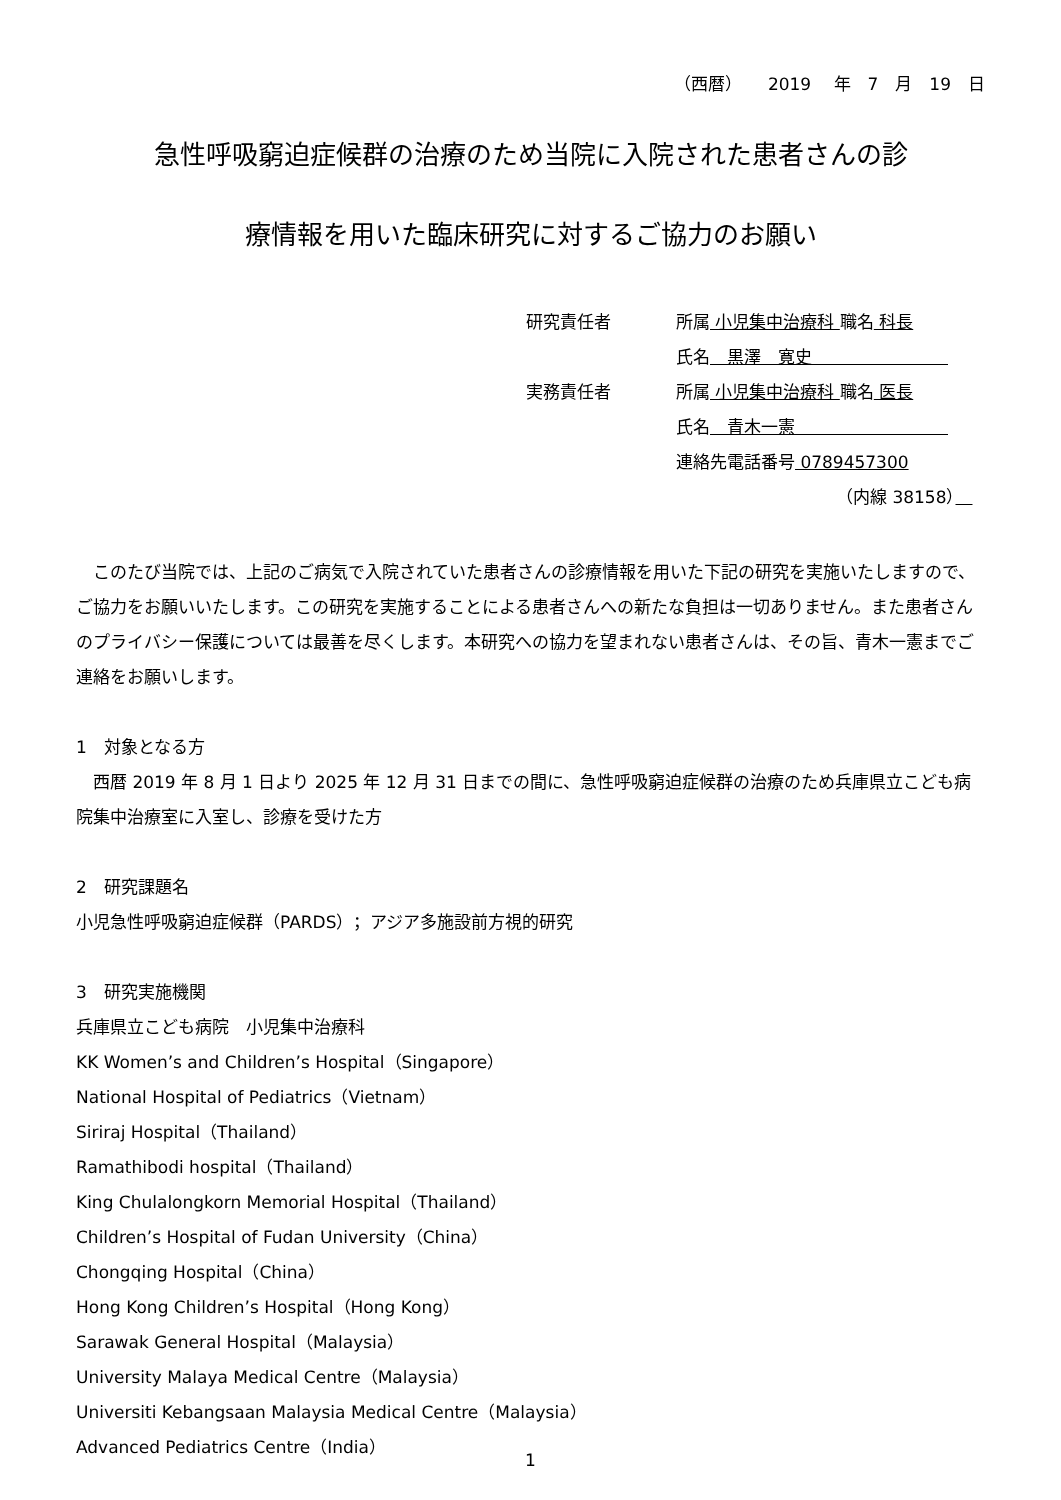（西暦）　　2019　 年　7　月　19　日
急性呼吸窮迫症候群の治療のため当院に入院された患者さんの診
療情報を用いた臨床研究に対するご協力のお願い
研究責任者 所属 小児集中治療科 職名 科長
氏名　黒澤　寛史　　　　　　　　
実務責任者 所属 小児集中治療科 職名 医長
氏名　青木一憲　　　　　　　　　
連絡先電話番号 0789457300
（内線 38158）　
　このたび当院では、上記のご病気で入院されていた患者さんの診療情報を用いた下記の研究を実施いたしますので、ご協力をお願いいたします。この研究を実施することによる患者さんへの新たな負担は一切ありません。また患者さんのプライバシー保護については最善を尽くします。本研究への協力を望まれない患者さんは、その旨、青木一憲までご連絡をお願いします。
1　対象となる方
　西暦 2019 年 8 月 1 日より 2025 年 12 月 31 日までの間に、急性呼吸窮迫症候群の治療のため兵庫県立こども病院集中治療室に入室し、診療を受けた方
2　研究課題名
小児急性呼吸窮迫症候群（PARDS）；アジア多施設前方視的研究
3　研究実施機関
兵庫県立こども病院　小児集中治療科
KK Women’s and Children’s Hospital（Singapore）
National Hospital of Pediatrics（Vietnam）
Siriraj Hospital（Thailand）
Ramathibodi hospital（Thailand）
King Chulalongkorn Memorial Hospital（Thailand）
Children’s Hospital of Fudan University（China）
Chongqing Hospital（China）
Hong Kong Children’s Hospital（Hong Kong）
Sarawak General Hospital（Malaysia）
University Malaya Medical Centre（Malaysia）
Universiti Kebangsaan Malaysia Medical Centre（Malaysia）
Advanced Pediatrics Centre（India）
1